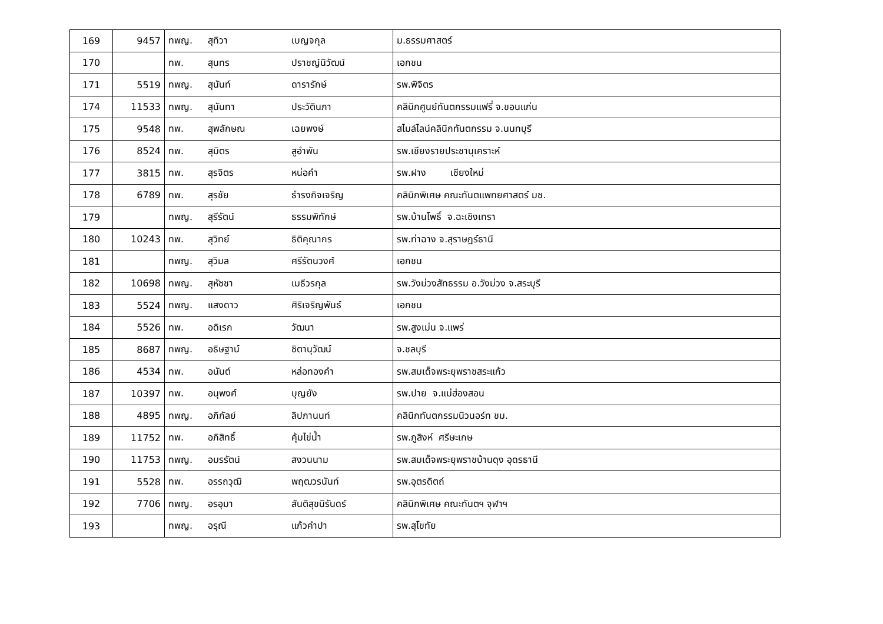| 169 | 9457 | ทพญ. สุทิวา เบญจกุล | ม.ธรรมศาสตร์ |
| 170 | | ทพ. สุนทร ปราชญ์นิวัฒน์ | เอกชน |
| 171 | 5519 | ทพญ. สุนันท์ ดารารักษ์ | รพ.พิจิตร |
| 174 | 11533 | ทพญ. สุนันทา ประวัตินภา | คลินิกศูนย์ทันตกรรมแฟรี่ จ.ขอนแก่น |
| 175 | 9548 | ทพ. สุพลักษณ เฉยพงษ์ | สไมล์ไลน์คลินิกทันตกรรม จ.นนทบุรี |
| 176 | 8524 | ทพ. สุมิตร สูอำพัน | รพ.เชียงรายประชานุเคราะห์ |
| 177 | 3815 | ทพ. สุรจิตร หน่อคำ | รพ.ฝาง เชียงใหม่ |
| 178 | 6789 | ทพ. สุรชัย ธำรงกิจเจริญ | คลินิกพิเศษ คณะทันตแพทยศาสตร์ มช. |
| 179 | | ทพญ. สุรีรัตน์ ธรรมพิทักษ์ | รพ.บ้านโพธิ์ จ.ฉะเชิงเทรา |
| 180 | 10243 | ทพ. สุวิทย์ ธิติคุณากร | รพ.ท่าฉาง จ.สุราษฎร์ธานี |
| 181 | | ทพญ. สุวิมล ศรีรัตนวงศ์ | เอกชน |
| 182 | 10698 | ทพญ. สุหัชชา เมธีวรกุล | รพ.วังม่วงสัทธรรม อ.วังม่วง จ.สระบุรี |
| 183 | 5524 | ทพญ. แสงดาว ศิริเจริญพันธ์ | เอกชน |
| 184 | 5526 | ทพ. อดิเรก วัฒนา | รพ.สูงเม่น จ.แพร่ |
| 185 | 8687 | ทพญ. อธิษฐาน์ ชิตานุวัฒน์ | จ.ชลบุรี |
| 186 | 4534 | ทพ. อนันต์ หล่อทองคำ | รพ.สมเด็จพระยุพราชสระแก้ว |
| 187 | 10397 | ทพ. อนุพงศ์ บุญยัง | รพ.ปาย จ.แม่ฮ่องสอน |
| 188 | 4895 | ทพญ. อภิกัลย์ ลิปภานนท์ | คลินิกทันตกรรมนิวนอร์ท ชม. |
| 189 | 11752 | ทพ. อภิสิทธิ์ คุ้มไข่น้ำ | รพ.ภูสิงห์ ศรีษะเกษ |
| 190 | 11753 | ทพญ. อมรรัตน์ สงวนนาม | รพ.สมเด็จพระยุพราชบ้านดุง อุดรธานี |
| 191 | 5528 | ทพ. อรรถวุฒิ พฤฒวรนันท์ | รพ.อุตรดิตถ์ |
| 192 | 7706 | ทพญ. อรอุมา สันติสุขนิรันดร์ | คลินิกพิเศษ คณะทันตฯ จุฬาฯ |
| 193 | | ทพญ. อรุณี แก้วคำปา | รพ.สุโขทัย |